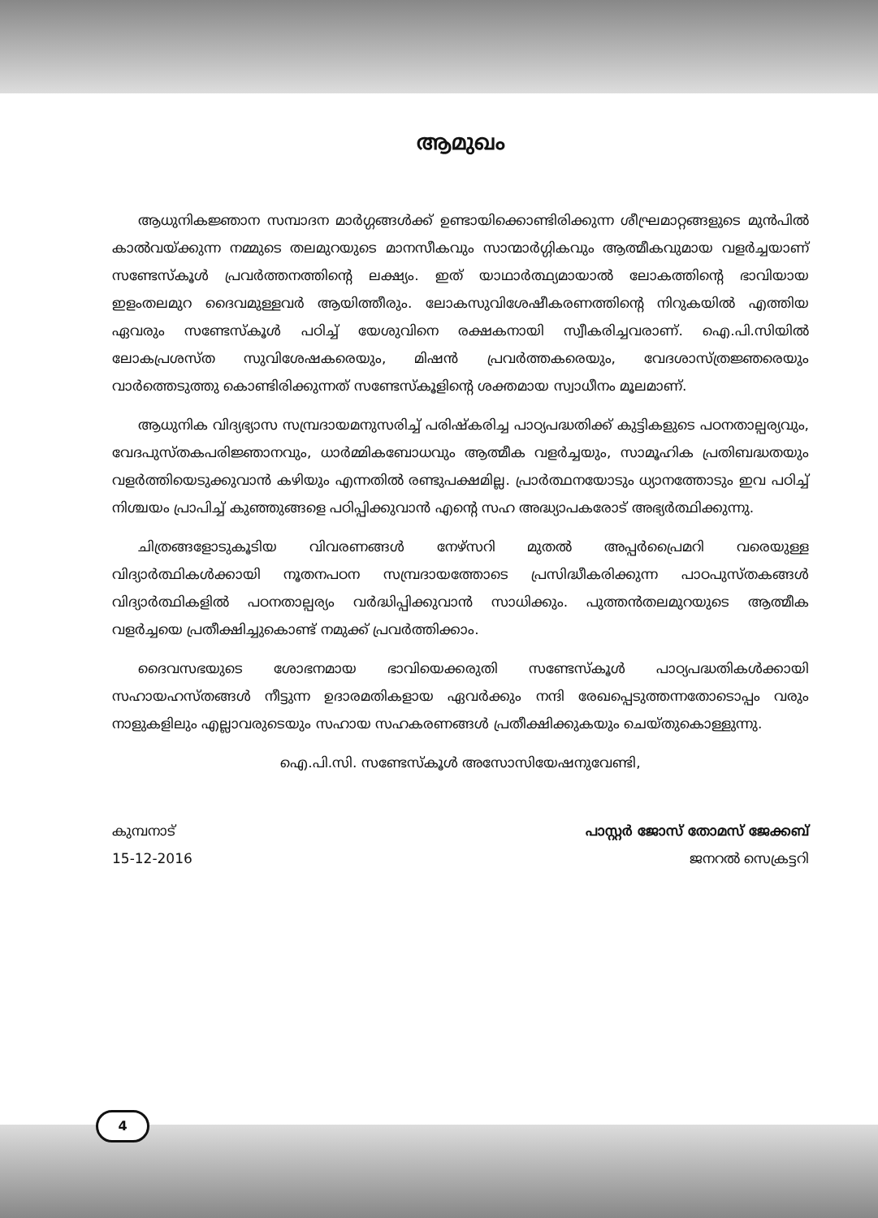ആമുഖം
ആധുനികജ്ഞാന സമ്പാദന മാർഗ്ഗങ്ങൾക്ക് ഉണ്ടായിക്കൊണ്ടിരിക്കുന്ന ശീഘ്രമാറ്റങ്ങളുടെ മുൻപിൽ കാൽവയ്ക്കുന്ന നമ്മുടെ തലമുറയുടെ മാനസീകവും സാന്മാർഗ്ഗികവും ആത്മീകവുമായ വളർച്ചയാണ് സണ്ടേസ്കൂൾ പ്രവർത്തനത്തിന്റെ ലക്ഷ്യം. ഇത് യാഥാർത്ഥ്യമായാൽ ലോകത്തിന്റെ ഭാവിയായ ഇളംതലമുറ ദൈവമുള്ളവർ ആയിത്തീരും. ലോകസുവിശേഷീകരണത്തിന്റെ നിറുകയിൽ എത്തിയ ഏവരും സണ്ടേസ്കൂൾ പഠിച്ച് യേശുവിനെ രക്ഷകനായി സ്വീകരിച്ചവരാണ്. ഐ.പി.സിയിൽ ലോകപ്രശസ്ത സുവിശേഷകരെയും, മിഷൻ പ്രവർത്തകരെയും, വേദശാസ്ത്രജ്ഞരെയും വാർത്തെടുത്തു കൊണ്ടിരിക്കുന്നത് സണ്ടേസ്കൂളിന്റെ ശക്തമായ സ്വാധീനം മൂലമാണ്.
ആധുനിക വിദ്യഭ്യാസ സമ്പ്രദായമനുസരിച്ച് പരിഷ്കരിച്ച പാഠ്യപദ്ധതിക്ക് കുട്ടികളുടെ പഠനതാല്പര്യവും, വേദപുസ്തകപരിജ്ഞാനവും, ധാർമ്മികബോധവും ആത്മീക വളർച്ചയും, സാമൂഹിക പ്രതിബദ്ധതയും വളർത്തിയെടുക്കുവാൻ കഴിയും എന്നതിൽ രണ്ടുപക്ഷമില്ല. പ്രാർത്ഥനയോടും ധ്യാനത്തോടും ഇവ പഠിച്ച് നിശ്ചയം പ്രാപിച്ച് കുഞ്ഞുങ്ങളെ പഠിപ്പിക്കുവാൻ എന്റെ സഹ അദ്ധ്യാപകരോട് അഭ്യർത്ഥിക്കുന്നു.
ചിത്രങ്ങളോടുകൂടിയ വിവരണങ്ങൾ നേഴ്സറി മുതൽ അപ്പർപ്രൈമറി വരെയുള്ള വിദ്യാർത്ഥികൾക്കായി നൂതനപഠന സമ്പ്രദായത്തോടെ പ്രസിദ്ധീകരിക്കുന്ന പാഠപുസ്തകങ്ങൾ വിദ്യാർത്ഥികളിൽ പഠനതാല്പര്യം വർദ്ധിപ്പിക്കുവാൻ സാധിക്കും. പുത്തൻതലമുറയുടെ ആത്മീക വളർച്ചയെ പ്രതീക്ഷിച്ചുകൊണ്ട് നമുക്ക് പ്രവർത്തിക്കാം.
ദൈവസഭയുടെ ശോഭനമായ ഭാവിയെക്കരുതി സണ്ടേസ്കൂൾ പാഠ്യപദ്ധതികൾക്കായി സഹായഹസ്തങ്ങൾ നീട്ടുന്ന ഉദാരമതികളായ ഏവർക്കും നന്ദി രേഖപ്പെടുത്തന്നതോടൊപ്പം വരും നാളുകളിലും എല്ലാവരുടെയും സഹായ സഹകരണങ്ങൾ പ്രതീക്ഷിക്കുകയും ചെയ്തുകൊള്ളുന്നു.
ഐ.പി.സി. സണ്ടേസ്കൂൾ അസോസിയേഷനുവേണ്ടി,
കുമ്പനാട്
15-12-2016
പാസ്റ്റർ ജോസ് തോമസ് ജേക്കബ്
ജനറൽ സെക്രട്ടറി
4